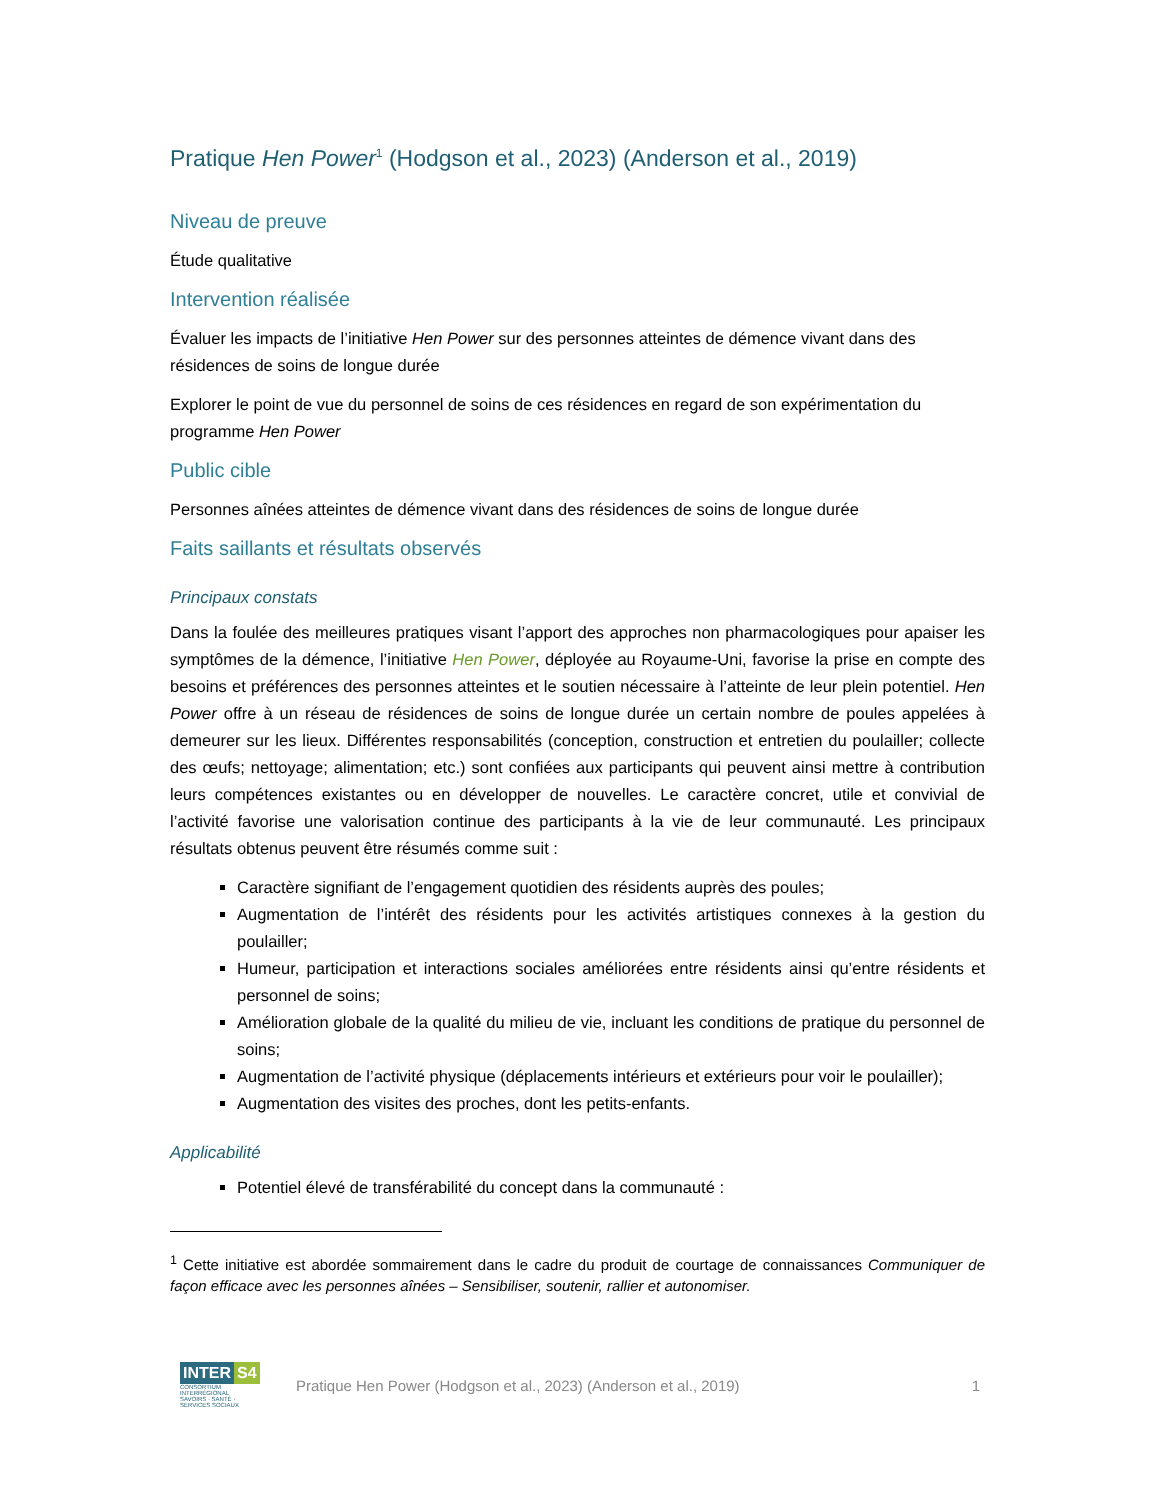Pratique Hen Power<sup>1</sup> (Hodgson et al., 2023) (Anderson et al., 2019)
Niveau de preuve
Étude qualitative
Intervention réalisée
Évaluer les impacts de l’initiative Hen Power sur des personnes atteintes de démence vivant dans des résidences de soins de longue durée
Explorer le point de vue du personnel de soins de ces résidences en regard de son expérimentation du programme Hen Power
Public cible
Personnes aînées atteintes de démence vivant dans des résidences de soins de longue durée
Faits saillants et résultats observés
Principaux constats
Dans la foulée des meilleures pratiques visant l’apport des approches non pharmacologiques pour apaiser les symptômes de la démence, l’initiative Hen Power, déployée au Royaume-Uni, favorise la prise en compte des besoins et préférences des personnes atteintes et le soutien nécessaire à l’atteinte de leur plein potentiel. Hen Power offre à un réseau de résidences de soins de longue durée un certain nombre de poules appelées à demeurer sur les lieux. Différentes responsabilités (conception, construction et entretien du poulailler; collecte des œufs; nettoyage; alimentation; etc.) sont confiées aux participants qui peuvent ainsi mettre à contribution leurs compétences existantes ou en développer de nouvelles. Le caractère concret, utile et convivial de l’activité favorise une valorisation continue des participants à la vie de leur communauté. Les principaux résultats obtenus peuvent être résumés comme suit :
Caractère signifiant de l’engagement quotidien des résidents auprès des poules;
Augmentation de l’intérêt des résidents pour les activités artistiques connexes à la gestion du poulailler;
Humeur, participation et interactions sociales améliorées entre résidents ainsi qu’entre résidents et personnel de soins;
Amélioration globale de la qualité du milieu de vie, incluant les conditions de pratique du personnel de soins;
Augmentation de l’activité physique (déplacements intérieurs et extérieurs pour voir le poulailler);
Augmentation des visites des proches, dont les petits-enfants.
Applicabilité
Potentiel élevé de transférabilité du concept dans la communauté :
<sup>1</sup> Cette initiative est abordée sommairement dans le cadre du produit de courtage de connaissances Communiquer de façon efficace avec les personnes aînées – Sensibiliser, soutenir, rallier et autonomiser.
INTER S4
CONSORTIUM INTERRÉGIONAL
SAVOIRS · SANTÉ · SERVICES SOCIAUX
Pratique Hen Power (Hodgson et al., 2023) (Anderson et al., 2019)
1